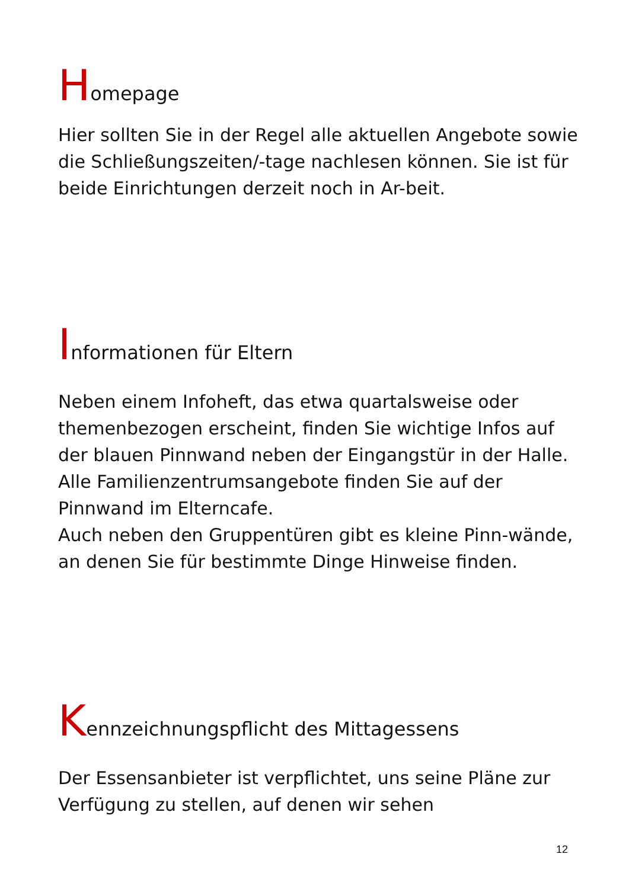Homepage
Hier sollten Sie in der Regel alle aktuellen Angebote sowie die Schließungszeiten/-tage nachlesen können. Sie ist für beide Einrichtungen derzeit noch in Ar-beit.
Informationen für Eltern
Neben einem Infoheft, das etwa quartalsweise oder themenbezogen erscheint, finden Sie wichtige Infos auf der blauen Pinnwand neben der Eingangstür in der Halle. Alle Familienzentrumsangebote finden Sie auf der Pinnwand im Elterncafe.
Auch neben den Gruppentüren gibt es kleine Pinn-wände, an denen Sie für bestimmte Dinge Hinweise finden.
Kennzeichnungspflicht des Mittagessens
Der Essensanbieter ist verpflichtet, uns seine Pläne zur Verfügung zu stellen, auf denen wir sehen
12